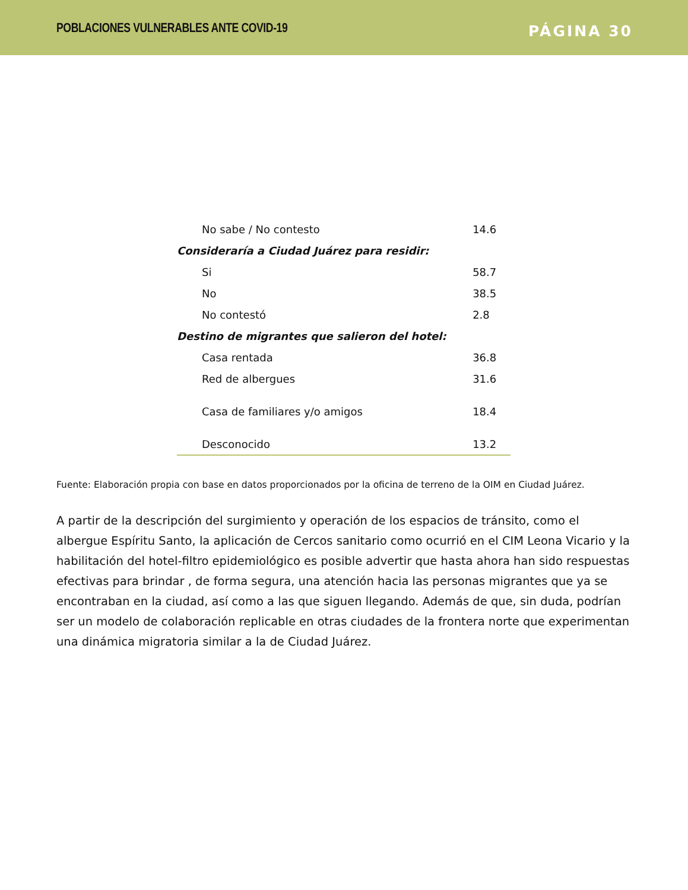POBLACIONES VULNERABLES ANTE COVID-19 PÁGINA 30
| No sabe / No contesto | 14.6 |
| Consideraría a Ciudad Juárez para residir: | |
| Si | 58.7 |
| No | 38.5 |
| No contestó | 2.8 |
| Destino de migrantes que salieron del hotel: | |
| Casa rentada | 36.8 |
| Red de albergues | 31.6 |
| Casa de familiares y/o amigos | 18.4 |
| Desconocido | 13.2 |
Fuente: Elaboración propia con base en datos proporcionados por la oficina de terreno de la OIM en Ciudad Juárez.
A partir de la descripción del surgimiento y operación de los espacios de tránsito, como el albergue Espíritu Santo, la aplicación de Cercos sanitario como ocurrió en el CIM Leona Vicario y la habilitación del hotel-filtro epidemiológico es posible advertir que hasta ahora han sido respuestas efectivas para brindar , de forma segura, una atención hacia las personas migrantes que ya se encontraban en la ciudad, así como a las que siguen llegando. Además de que, sin duda, podrían ser un modelo de colaboración replicable en otras ciudades de la frontera norte que experimentan una dinámica migratoria similar a la de Ciudad Juárez.